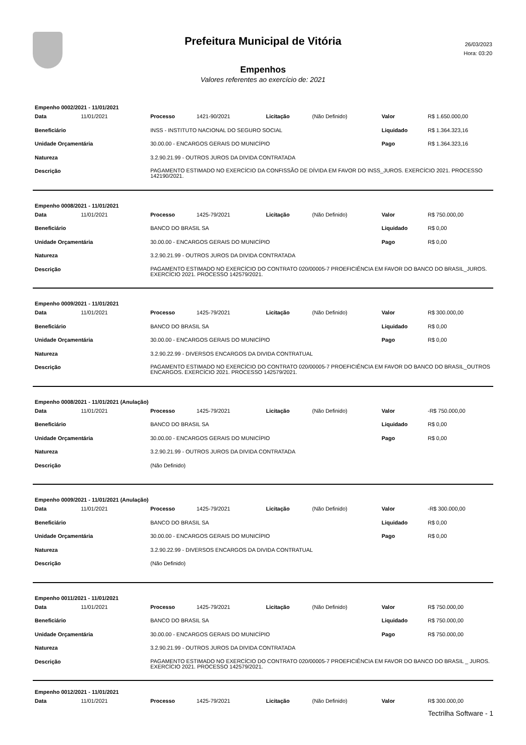Prefeitura Municipal de Vitória
26/03/2023
Hora: 03:20
Empenhos
Valores referentes ao exercício de: 2021
Empenho 0002/2021 - 11/01/2021
| Data | 11/01/2021 | Processo | 1421-90/2021 | Licitação | (Não Definido) | Valor | R$ 1.650.000,00 |
| Beneficiário | | INSS - INSTITUTO NACIONAL DO SEGURO SOCIAL | | | | Liquidado | R$ 1.364.323,16 |
| Unidade Orçamentária | | 30.00.00 - ENCARGOS GERAIS DO MUNICÍPIO | | | | Pago | R$ 1.364.323,16 |
| Natureza | | 3.2.90.21.99 - OUTROS JUROS DA DIVIDA CONTRATADA | | | | | |
| Descrição | | PAGAMENTO ESTIMADO NO EXERCÍCIO DA CONFISSÃO DE DÍVIDA EM FAVOR DO INSS_JUROS. EXERCÍCIO 2021. PROCESSO 142190/2021. | | | | | |
Empenho 0008/2021 - 11/01/2021
| Data | 11/01/2021 | Processo | 1425-79/2021 | Licitação | (Não Definido) | Valor | R$ 750.000,00 |
| Beneficiário | | BANCO DO BRASIL SA | | | | Liquidado | R$ 0,00 |
| Unidade Orçamentária | | 30.00.00 - ENCARGOS GERAIS DO MUNICÍPIO | | | | Pago | R$ 0,00 |
| Natureza | | 3.2.90.21.99 - OUTROS JUROS DA DIVIDA CONTRATADA | | | | | |
| Descrição | | PAGAMENTO ESTIMADO NO EXERCÍCIO DO CONTRATO 020/00005-7 PROEFICIÊNCIA EM FAVOR DO BANCO DO BRASIL_JUROS. EXERCÍCIO 2021. PROCESSO 142579/2021. | | | | | |
Empenho 0009/2021 - 11/01/2021
| Data | 11/01/2021 | Processo | 1425-79/2021 | Licitação | (Não Definido) | Valor | R$ 300.000,00 |
| Beneficiário | | BANCO DO BRASIL SA | | | | Liquidado | R$ 0,00 |
| Unidade Orçamentária | | 30.00.00 - ENCARGOS GERAIS DO MUNICÍPIO | | | | Pago | R$ 0,00 |
| Natureza | | 3.2.90.22.99 - DIVERSOS ENCARGOS DA DIVIDA CONTRATUAL | | | | | |
| Descrição | | PAGAMENTO ESTIMADO NO EXERCÍCIO DO CONTRATO 020/00005-7 PROEFICIÊNCIA EM FAVOR DO BANCO DO BRASIL_OUTROS ENCARGOS. EXERCÍCIO 2021. PROCESSO 142579/2021. | | | | | |
Empenho 0008/2021 - 11/01/2021 (Anulação)
| Data | 11/01/2021 | Processo | 1425-79/2021 | Licitação | (Não Definido) | Valor | -R$ 750.000,00 |
| Beneficiário | | BANCO DO BRASIL SA | | | | Liquidado | R$ 0,00 |
| Unidade Orçamentária | | 30.00.00 - ENCARGOS GERAIS DO MUNICÍPIO | | | | Pago | R$ 0,00 |
| Natureza | | 3.2.90.21.99 - OUTROS JUROS DA DIVIDA CONTRATADA | | | | | |
| Descrição | | (Não Definido) | | | | | |
Empenho 0009/2021 - 11/01/2021 (Anulação)
| Data | 11/01/2021 | Processo | 1425-79/2021 | Licitação | (Não Definido) | Valor | -R$ 300.000,00 |
| Beneficiário | | BANCO DO BRASIL SA | | | | Liquidado | R$ 0,00 |
| Unidade Orçamentária | | 30.00.00 - ENCARGOS GERAIS DO MUNICÍPIO | | | | Pago | R$ 0,00 |
| Natureza | | 3.2.90.22.99 - DIVERSOS ENCARGOS DA DIVIDA CONTRATUAL | | | | | |
| Descrição | | (Não Definido) | | | | | |
Empenho 0011/2021 - 11/01/2021
| Data | 11/01/2021 | Processo | 1425-79/2021 | Licitação | (Não Definido) | Valor | R$ 750.000,00 |
| Beneficiário | | BANCO DO BRASIL SA | | | | Liquidado | R$ 750.000,00 |
| Unidade Orçamentária | | 30.00.00 - ENCARGOS GERAIS DO MUNICÍPIO | | | | Pago | R$ 750.000,00 |
| Natureza | | 3.2.90.21.99 - OUTROS JUROS DA DIVIDA CONTRATADA | | | | | |
| Descrição | | PAGAMENTO ESTIMADO NO EXERCÍCIO DO CONTRATO 020/00005-7 PROEFICIÊNCIA EM FAVOR DO BANCO DO BRASIL _ JUROS. EXERCÍCIO 2021. PROCESSO 142579/2021. | | | | | |
Empenho 0012/2021 - 11/01/2021
| Data | 11/01/2021 | Processo | 1425-79/2021 | Licitação | (Não Definido) | Valor | R$ 300.000,00 |
Tectrilha Software - 1